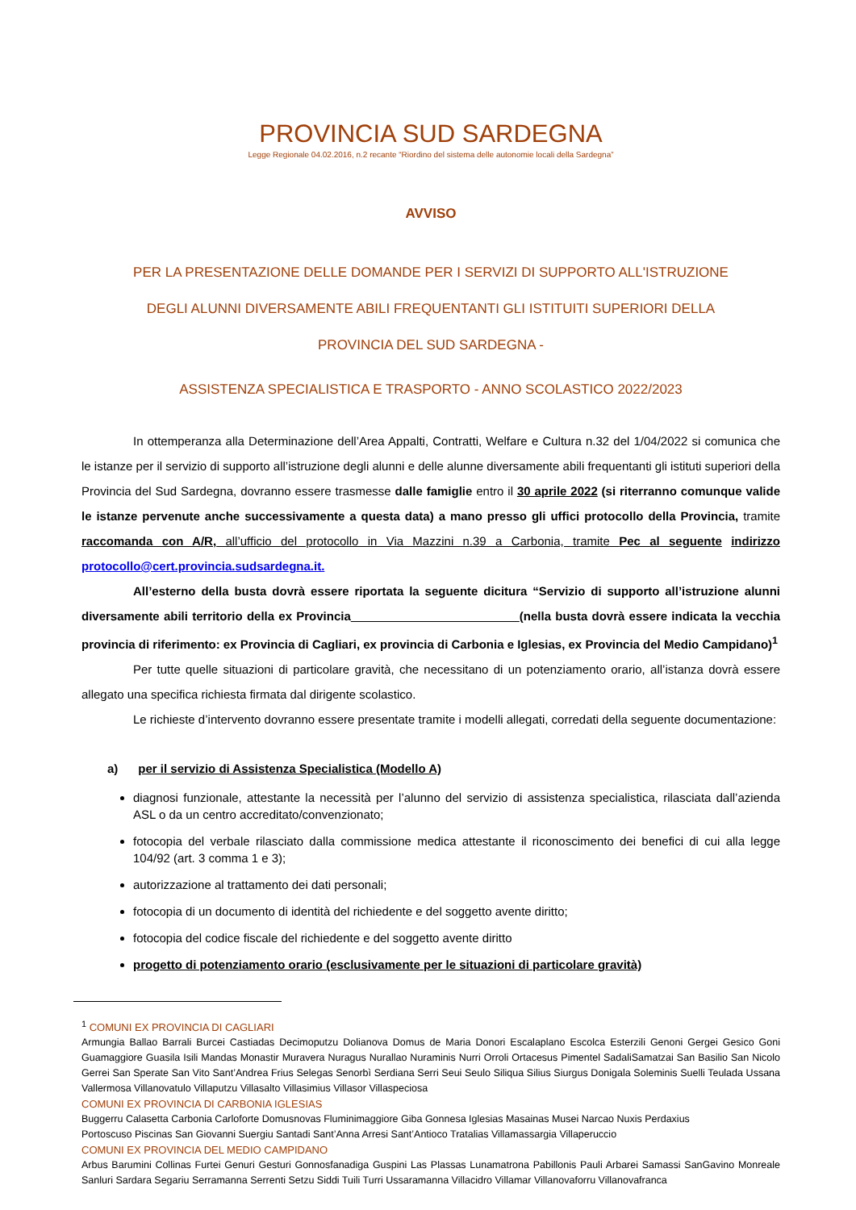PROVINCIA SUD SARDEGNA
Legge Regionale 04.02.2016, n.2 recante “Riordino del sistema delle autonomie locali della Sardegna”
AVVISO
PER LA PRESENTAZIONE DELLE DOMANDE PER I SERVIZI DI SUPPORTO ALL'ISTRUZIONE
DEGLI ALUNNI DIVERSAMENTE ABILI FREQUENTANTI GLI ISTITUITI SUPERIORI DELLA
PROVINCIA DEL SUD SARDEGNA -
ASSISTENZA SPECIALISTICA E TRASPORTO - ANNO SCOLASTICO 2022/2023
In ottemperanza alla Determinazione dell’Area Appalti, Contratti, Welfare e Cultura n.32 del 1/04/2022 si comunica che le istanze per il servizio di supporto all’istruzione degli alunni e delle alunne diversamente abili frequentanti gli istituti superiori della Provincia del Sud Sardegna, dovranno essere trasmesse dalle famiglie entro il 30 aprile 2022 (si riterranno comunque valide le istanze pervenute anche successivamente a questa data) a mano presso gli uffici protocollo della Provincia, tramite raccomanda con A/R, all’ufficio del protocollo in Via Mazzini n.39 a Carbonia, tramite Pec al seguente indirizzo protocollo@cert.provincia.sudsardegna.it.
All’esterno della busta dovrà essere riportata la seguente dicitura “Servizio di supporto all’istruzione alunni diversamente abili territorio della ex Provincia (nella busta dovrà essere indicata la vecchia provincia di riferimento: ex Provincia di Cagliari, ex provincia di Carbonia e Iglesias, ex Provincia del Medio Campidano)<sup>1</sup>
Per tutte quelle situazioni di particolare gravità, che necessitano di un potenziamento orario, all’istanza dovrà essere allegato una specifica richiesta firmata dal dirigente scolastico.
Le richieste d’intervento dovranno essere presentate tramite i modelli allegati, corredati della seguente documentazione:
a) per il servizio di Assistenza Specialistica (Modello A)
diagnosi funzionale, attestante la necessità per l’alunno del servizio di assistenza specialistica, rilasciata dall’azienda ASL o da un centro accreditato/convenzionato;
fotocopia del verbale rilasciato dalla commissione medica attestante il riconoscimento dei benefici di cui alla legge 104/92 (art. 3 comma 1 e 3);
autorizzazione al trattamento dei dati personali;
fotocopia di un documento di identità del richiedente e del soggetto avente diritto;
fotocopia del codice fiscale del richiedente e del soggetto avente diritto
progetto di potenziamento orario (esclusivamente per le situazioni di particolare gravità)
<sup>1</sup> COMUNI EX PROVINCIA DI CAGLIARI
Armungia Ballao Barrali Burcei Castiadas Decimoputzu Dolianova Domus de Maria Donori Escalaplano Escolca Esterzili Genoni Gergei Gesico Goni Guamaggiore Guasila Isili Mandas Monastir Muravera Nuragus Nurallao Nuraminis Nurri Orroli Ortacesus Pimentel SadaliSamatzai San Basilio San Nicolo Gerrei San Sperate San Vito Sant’Andrea Frius Selegas Senorbì Serdiana Serri Seui Seulo Siliqua Silius Siurgus Donigala Soleminis Suelli Teulada Ussana Vallermosa Villanovatulo Villaputzu Villasalto Villasimius Villasor Villaspeciosa
COMUNI EX PROVINCIA DI CARBONIA IGLESIAS
Buggerru Calasetta Carbonia Carloforte Domusnovas Fluminimaggiore Giba Gonnesa Iglesias Masainas Musei Narcao Nuxis Perdaxius
Portoscuso Piscinas San Giovanni Suergiu Santadi Sant’Anna Arresi Sant’Antioco Tratalias Villamassargia Villaperuccio
COMUNI EX PROVINCIA DEL MEDIO CAMPIDANO
Arbus Barumini Collinas Furtei Genuri Gesturi Gonnosfanadiga Guspini Las Plassas Lunamatrona Pabillonis Pauli Arbarei Samassi SanGavino Monreale Sanluri Sardara Segariu Serramanna Serrenti Setzu Siddi Tuili Turri Ussaramanna Villacidro Villamar Villanovaforru Villanovafranca